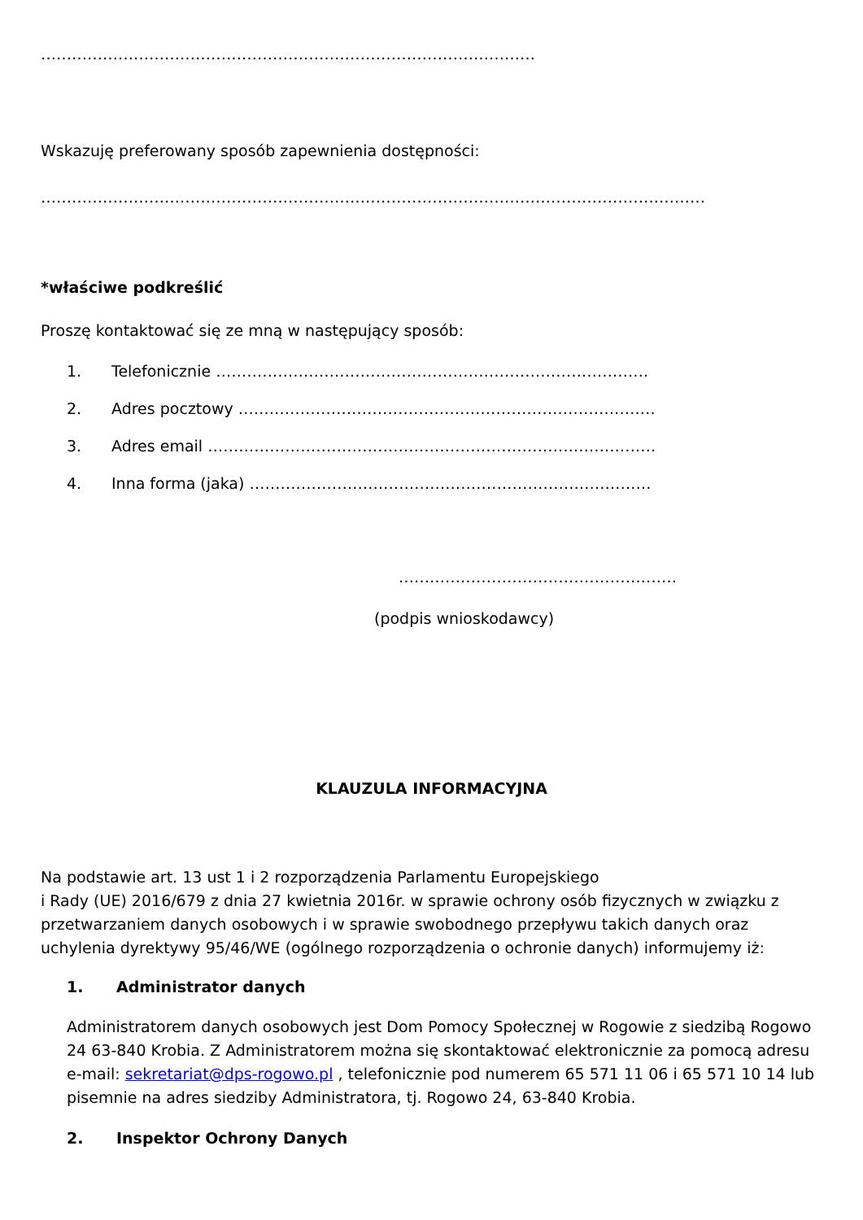……………………………………………………………………………………
Wskazuję preferowany sposób zapewnienia dostępności:
…………………………………………………………………………………………………………………
*właściwe podkreślić
Proszę kontaktować się ze mną w następujący sposób:
1. Telefonicznie …………………………………………………………………………
2. Adres pocztowy ………………………………………………………………………
3. Adres email ……………………………………………………………………………
4. Inna forma (jaka) ……………………………………………………………………
………………………………………………
(podpis wnioskodawcy)
KLAUZULA INFORMACYJNA
Na podstawie art. 13 ust 1 i 2 rozporządzenia Parlamentu Europejskiego
i Rady (UE) 2016/679 z dnia 27 kwietnia 2016r. w sprawie ochrony osób fizycznych w związku z przetwarzaniem danych osobowych i w sprawie swobodnego przepływu takich danych oraz uchylenia dyrektywy 95/46/WE (ogólnego rozporządzenia o ochronie danych) informujemy iż:
1. Administrator danych
Administratorem danych osobowych jest Dom Pomocy Społecznej w Rogowie z siedzibą Rogowo 24 63-840 Krobia. Z Administratorem można się skontaktować elektronicznie za pomocą adresu e-mail: sekretariat@dps-rogowo.pl , telefonicznie pod numerem 65 571 11 06 i 65 571 10 14 lub pisemnie na adres siedziby Administratora, tj. Rogowo 24, 63-840 Krobia.
2. Inspektor Ochrony Danych